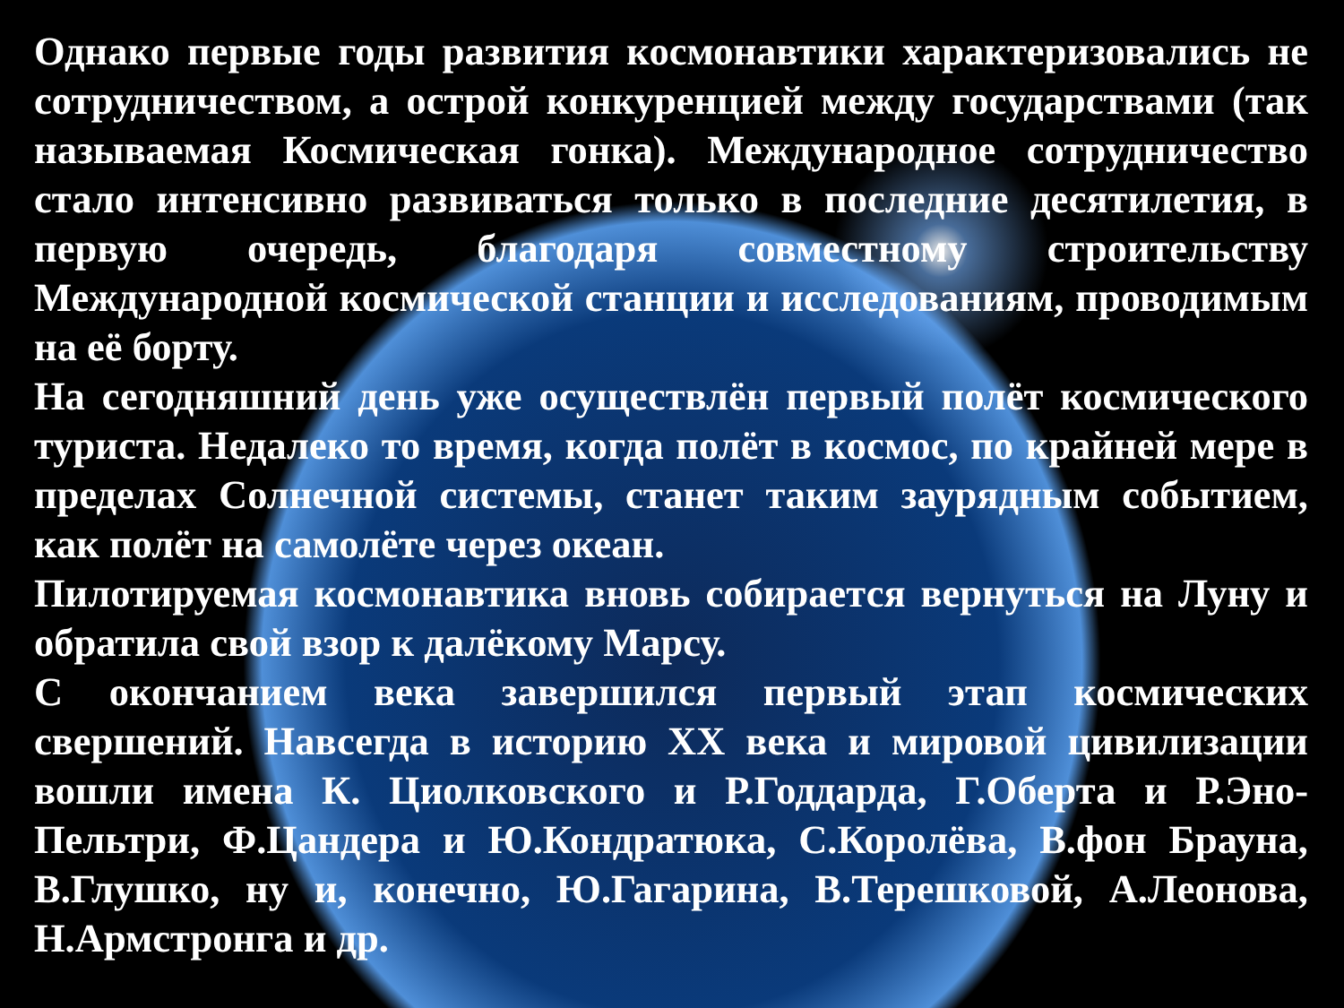Однако первые годы развития космонавтики характеризовались не сотрудничеством, а острой конкуренцией между государствами (так называемая Космическая гонка). Международное сотрудничество стало интенсивно развиваться только в последние десятилетия, в первую очередь, благодаря совместному строительству Международной космической станции и исследованиям, проводимым на её борту.
На сегодняшний день уже осуществлён первый полёт космического туриста. Недалеко то время, когда полёт в космос, по крайней мере в пределах Солнечной системы, станет таким заурядным событием, как полёт на самолёте через океан.
Пилотируемая космонавтика вновь собирается вернуться на Луну и обратила свой взор к далёкому Марсу.
С окончанием века завершился первый этап космических свершений. Навсегда в историю XX века и мировой цивилизации вошли имена К. Циолковского и Р.Годдарда, Г.Оберта и Р.Эно-Пельтри, Ф.Цандера и Ю.Кондратюка, С.Королёва, В.фон Брауна, В.Глушко, ну и, конечно, Ю.Гагарина, В.Терешковой, А.Леонова, Н.Армстронга и др.